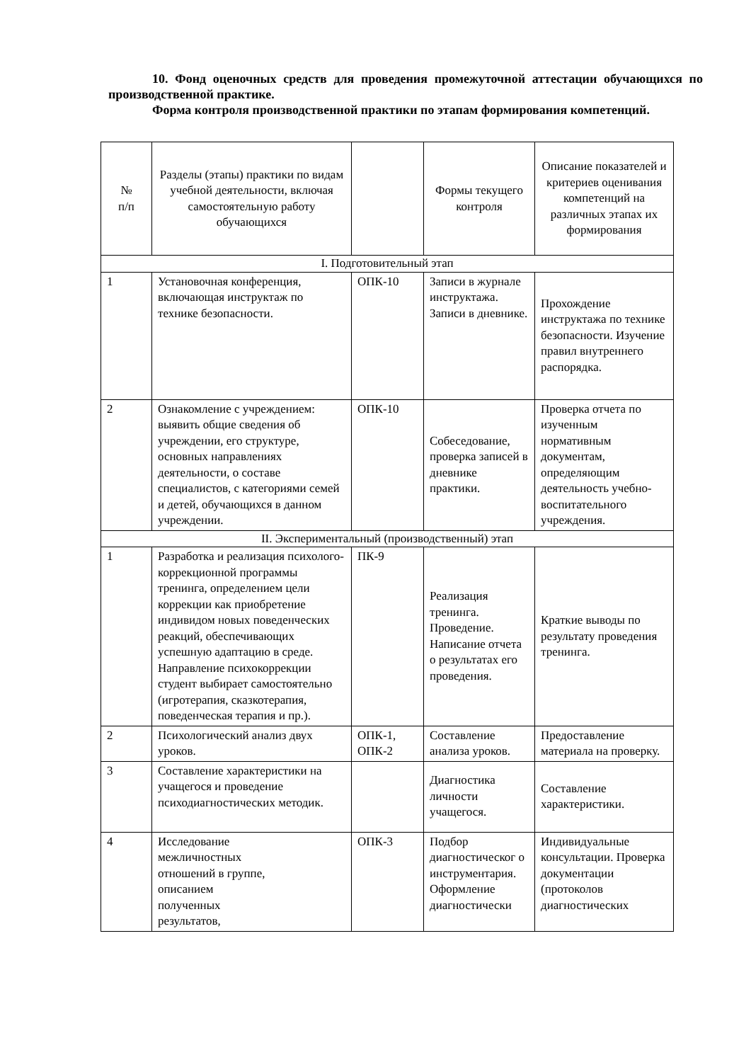10. Фонд оценочных средств для проведения промежуточной аттестации обучающихся по производственной практике.
Форма контроля производственной практики по этапам формирования компетенций.
| № п/п | Разделы (этапы) практики по видам учебной деятельности, включая самостоятельную работу обучающихся | | Формы текущего контроля | Описание показателей и критериев оценивания компетенций на различных этапах их формирования |
| --- | --- | --- | --- | --- |
| I. Подготовительный этап | | | | |
| 1 | Установочная конференция, включающая инструктаж по технике безопасности. | ОПК-10 | Записи в журнале инструктажа. Записи в дневнике. | Прохождение инструктажа по технике безопасности. Изучение правил внутреннего распорядка. |
| 2 | Ознакомление с учреждением: выявить общие сведения об учреждении, его структуре, основных направлениях деятельности, о составе специалистов, с категориями семей и детей, обучающихся в данном учреждении. | ОПК-10 | Собеседование, проверка записей в дневнике практики. | Проверка отчета по изученным нормативным документам, определяющим деятельность учебно-воспитательного учреждения. |
| II. Экспериментальный (производственный) этап | | | | |
| 1 | Разработка и реализация психолого-коррекционной программы тренинга, определением цели коррекции как приобретение индивидом новых поведенческих реакций, обеспечивающих успешную адаптацию в среде. Направление психокоррекции студент выбирает самостоятельно (игротерапия, сказкотерапия, поведенческая терапия и пр.). | ПК-9 | Реализация тренинга. Проведение. Написание отчета о результатах его проведения. | Краткие выводы по результату проведения тренинга. |
| 2 | Психологический анализ двух уроков. | ОПК-1, ОПК-2 | Составление анализа уроков. | Предоставление материала на проверку. |
| 3 | Составление характеристики на учащегося и проведение психодиагностических методик. | | Диагностика личности учащегося. | Составление характеристики. |
| 4 | Исследование межличностных отношений в группе, описанием полученных результатов, | ОПК-3 | Подбор диагностическог о инструментария. Оформление диагностически | Индивидуальные консультации. Проверка документации (протоколов диагностических |